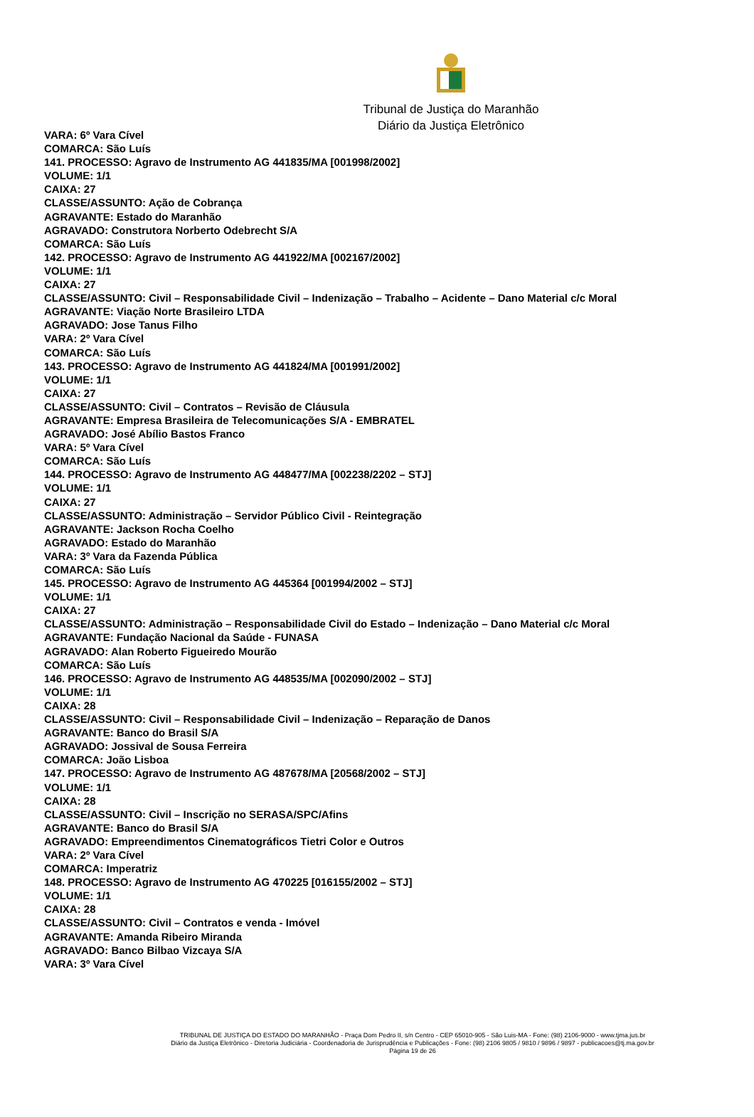Tribunal de Justiça do Maranhão
Diário da Justiça Eletrônico
VARA: 6º Vara Cível
COMARCA: São Luís
141. PROCESSO: Agravo de Instrumento AG 441835/MA [001998/2002]
VOLUME: 1/1
CAIXA: 27
CLASSE/ASSUNTO: Ação de Cobrança
AGRAVANTE: Estado do Maranhão
AGRAVADO: Construtora Norberto Odebrecht S/A
COMARCA: São Luís
142. PROCESSO: Agravo de Instrumento AG 441922/MA [002167/2002]
VOLUME: 1/1
CAIXA: 27
CLASSE/ASSUNTO: Civil – Responsabilidade Civil – Indenização – Trabalho – Acidente – Dano Material c/c Moral
AGRAVANTE: Viação Norte Brasileiro LTDA
AGRAVADO: Jose Tanus Filho
VARA: 2º Vara Cível
COMARCA: São Luís
143. PROCESSO: Agravo de Instrumento AG 441824/MA [001991/2002]
VOLUME: 1/1
CAIXA: 27
CLASSE/ASSUNTO: Civil – Contratos – Revisão de Cláusula
AGRAVANTE: Empresa Brasileira de Telecomunicações S/A - EMBRATEL
AGRAVADO: José Abílio Bastos Franco
VARA: 5º Vara Cível
COMARCA: São Luís
144. PROCESSO: Agravo de Instrumento AG 448477/MA [002238/2202 – STJ]
VOLUME: 1/1
CAIXA: 27
CLASSE/ASSUNTO: Administração – Servidor Público Civil - Reintegração
AGRAVANTE: Jackson Rocha Coelho
AGRAVADO: Estado do Maranhão
VARA: 3º Vara da Fazenda Pública
COMARCA: São Luís
145. PROCESSO: Agravo de Instrumento AG 445364 [001994/2002 – STJ]
VOLUME: 1/1
CAIXA: 27
CLASSE/ASSUNTO: Administração – Responsabilidade Civil do Estado – Indenização – Dano Material c/c Moral
AGRAVANTE: Fundação Nacional da Saúde - FUNASA
AGRAVADO: Alan Roberto Figueiredo Mourão
COMARCA: São Luís
146. PROCESSO: Agravo de Instrumento AG 448535/MA [002090/2002 – STJ]
VOLUME: 1/1
CAIXA: 28
CLASSE/ASSUNTO: Civil – Responsabilidade Civil – Indenização – Reparação de Danos
AGRAVANTE: Banco do Brasil S/A
AGRAVADO: Jossival de Sousa Ferreira
COMARCA: João Lisboa
147. PROCESSO: Agravo de Instrumento AG 487678/MA [20568/2002 – STJ]
VOLUME: 1/1
CAIXA: 28
CLASSE/ASSUNTO: Civil – Inscrição no SERASA/SPC/Afins
AGRAVANTE: Banco do Brasil S/A
AGRAVADO: Empreendimentos Cinematográficos Tietri Color e Outros
VARA: 2º Vara Cível
COMARCA: Imperatriz
148. PROCESSO: Agravo de Instrumento AG 470225 [016155/2002 – STJ]
VOLUME: 1/1
CAIXA: 28
CLASSE/ASSUNTO: Civil – Contratos e venda - Imóvel
AGRAVANTE: Amanda Ribeiro Miranda
AGRAVADO: Banco Bilbao Vizcaya S/A
VARA: 3º Vara Cível
TRIBUNAL DE JUSTIÇA DO ESTADO DO MARANHÃO - Praça Dom Pedro II, s/n Centro - CEP 65010-905 - São Luis-MA - Fone: (98) 2106-9000 - www.tjma.jus.br
Diário da Justiça Eletrônico - Diretoria Judiciária - Coordenadoria de Jurisprudência e Publicações - Fone: (98) 2106 9805 / 9810 / 9896 / 9897 - publicacoes@tj.ma.gov.br
Página 19 de 26